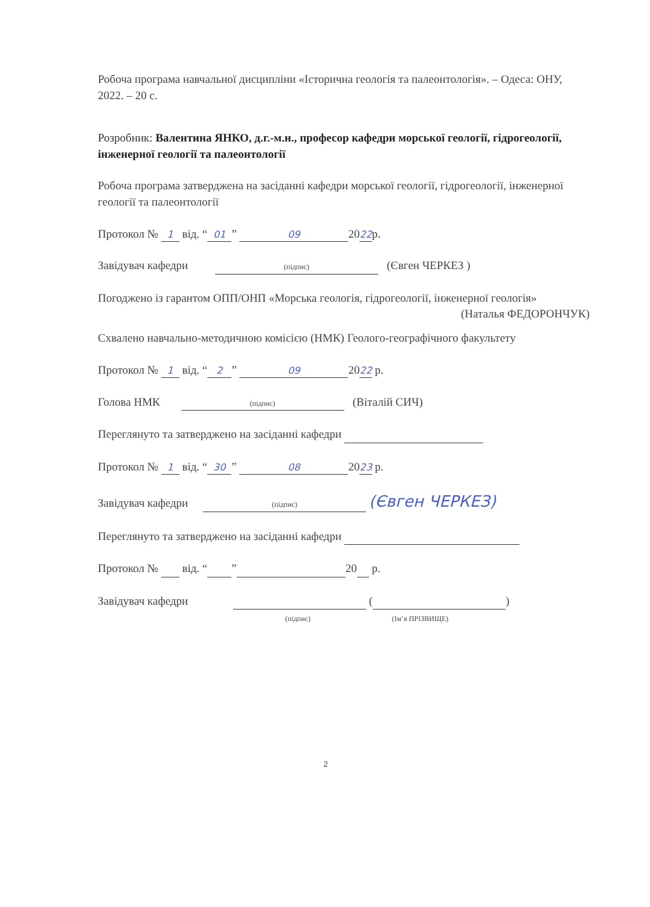Робоча програма навчальної дисципліни «Історична геологія та палеонтологія». – Одеса: ОНУ, 2022. – 20 с.
Розробник: Валентина ЯНКО, д.г.-м.н., професор кафедри морської геології, гідрогеології, інженерної геології та палеонтології
Робоча програма затверджена на засіданні кафедри морської геології, гідрогеології, інженерної геології та палеонтології
Протокол № 1 від. “01” 09 2022р.
Завідувач кафедри (підпис) (Євген ЧЕРКЕЗ )
Погоджено із гарантом ОПП/ОНП «Морська геологія, гідрогеології, інженерної геологія» (Наталья ФЕДОРОНЧУК)
Схвалено навчально-методичною комісією (НМК) Геолого-географічного факультету
Протокол № 1 від. “2” 09 2022 р.
Голова НМК (підпис) (Віталій СИЧ)
Переглянуто та затверджено на засіданні кафедри
Протокол № 1 від. “30” 08 2023 р.
Завідувач кафедри (підпис) (Євген ЧЕРКЕЗ)
Переглянуто та затверджено на засіданні кафедри
Протокол № від. “ ” 20 р.
Завідувач кафедри ( )
(підпис) (Ім’я ПРІЗВИЩЕ)
2